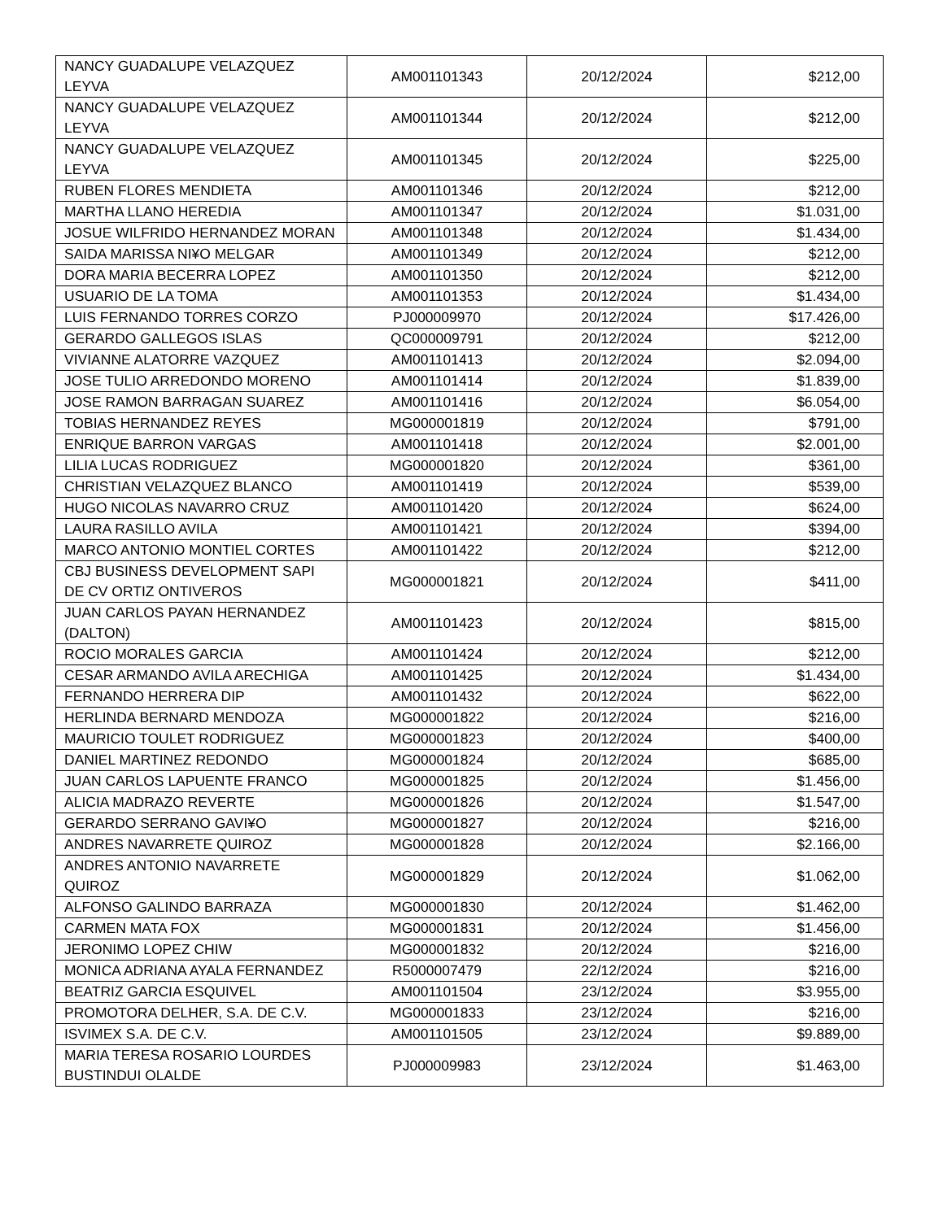| NANCY GUADALUPE VELAZQUEZ LEYVA | AM001101343 | 20/12/2024 | $212,00 |
| NANCY GUADALUPE VELAZQUEZ LEYVA | AM001101344 | 20/12/2024 | $212,00 |
| NANCY GUADALUPE VELAZQUEZ LEYVA | AM001101345 | 20/12/2024 | $225,00 |
| RUBEN FLORES MENDIETA | AM001101346 | 20/12/2024 | $212,00 |
| MARTHA LLANO HEREDIA | AM001101347 | 20/12/2024 | $1.031,00 |
| JOSUE WILFRIDO HERNANDEZ MORAN | AM001101348 | 20/12/2024 | $1.434,00 |
| SAIDA MARISSA NI¥O MELGAR | AM001101349 | 20/12/2024 | $212,00 |
| DORA MARIA BECERRA LOPEZ | AM001101350 | 20/12/2024 | $212,00 |
| USUARIO DE LA TOMA | AM001101353 | 20/12/2024 | $1.434,00 |
| LUIS FERNANDO TORRES CORZO | PJ000009970 | 20/12/2024 | $17.426,00 |
| GERARDO GALLEGOS ISLAS | QC000009791 | 20/12/2024 | $212,00 |
| VIVIANNE ALATORRE VAZQUEZ | AM001101413 | 20/12/2024 | $2.094,00 |
| JOSE TULIO ARREDONDO MORENO | AM001101414 | 20/12/2024 | $1.839,00 |
| JOSE RAMON BARRAGAN SUAREZ | AM001101416 | 20/12/2024 | $6.054,00 |
| TOBIAS HERNANDEZ REYES | MG000001819 | 20/12/2024 | $791,00 |
| ENRIQUE BARRON VARGAS | AM001101418 | 20/12/2024 | $2.001,00 |
| LILIA LUCAS RODRIGUEZ | MG000001820 | 20/12/2024 | $361,00 |
| CHRISTIAN VELAZQUEZ BLANCO | AM001101419 | 20/12/2024 | $539,00 |
| HUGO NICOLAS NAVARRO CRUZ | AM001101420 | 20/12/2024 | $624,00 |
| LAURA RASILLO AVILA | AM001101421 | 20/12/2024 | $394,00 |
| MARCO ANTONIO MONTIEL CORTES | AM001101422 | 20/12/2024 | $212,00 |
| CBJ BUSINESS DEVELOPMENT SAPI DE CV ORTIZ ONTIVEROS | MG000001821 | 20/12/2024 | $411,00 |
| JUAN CARLOS PAYAN HERNANDEZ (DALTON) | AM001101423 | 20/12/2024 | $815,00 |
| ROCIO MORALES GARCIA | AM001101424 | 20/12/2024 | $212,00 |
| CESAR ARMANDO AVILA ARECHIGA | AM001101425 | 20/12/2024 | $1.434,00 |
| FERNANDO HERRERA DIP | AM001101432 | 20/12/2024 | $622,00 |
| HERLINDA BERNARD MENDOZA | MG000001822 | 20/12/2024 | $216,00 |
| MAURICIO TOULET RODRIGUEZ | MG000001823 | 20/12/2024 | $400,00 |
| DANIEL MARTINEZ REDONDO | MG000001824 | 20/12/2024 | $685,00 |
| JUAN CARLOS LAPUENTE FRANCO | MG000001825 | 20/12/2024 | $1.456,00 |
| ALICIA MADRAZO REVERTE | MG000001826 | 20/12/2024 | $1.547,00 |
| GERARDO SERRANO GAVI¥O | MG000001827 | 20/12/2024 | $216,00 |
| ANDRES NAVARRETE QUIROZ | MG000001828 | 20/12/2024 | $2.166,00 |
| ANDRES ANTONIO NAVARRETE QUIROZ | MG000001829 | 20/12/2024 | $1.062,00 |
| ALFONSO GALINDO BARRAZA | MG000001830 | 20/12/2024 | $1.462,00 |
| CARMEN MATA FOX | MG000001831 | 20/12/2024 | $1.456,00 |
| JERONIMO LOPEZ CHIW | MG000001832 | 20/12/2024 | $216,00 |
| MONICA ADRIANA AYALA FERNANDEZ | R5000007479 | 22/12/2024 | $216,00 |
| BEATRIZ GARCIA ESQUIVEL | AM001101504 | 23/12/2024 | $3.955,00 |
| PROMOTORA DELHER, S.A. DE C.V. | MG000001833 | 23/12/2024 | $216,00 |
| ISVIMEX S.A. DE C.V. | AM001101505 | 23/12/2024 | $9.889,00 |
| MARIA TERESA ROSARIO LOURDES BUSTINDUI OLALDE | PJ000009983 | 23/12/2024 | $1.463,00 |